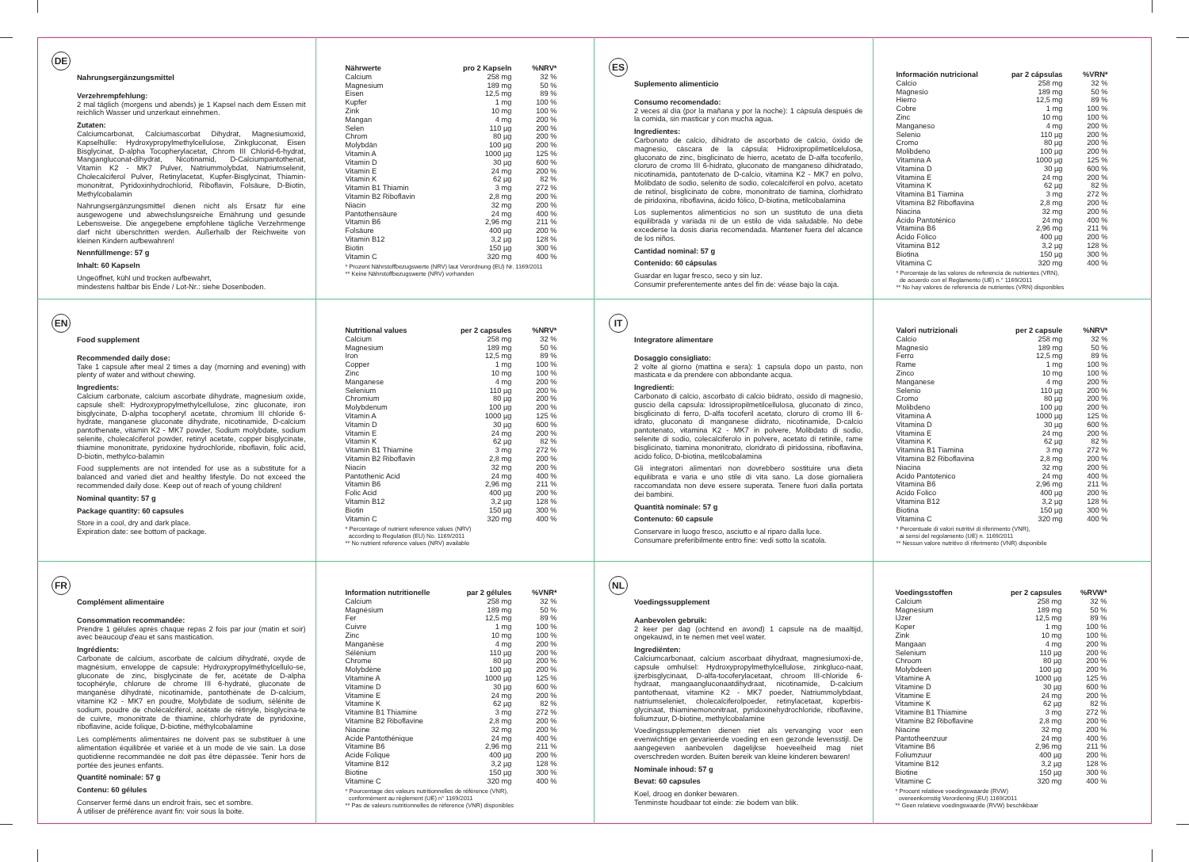DE
Nahrungsergänzungsmittel
Verzehrempfehlung:
2 mal täglich (morgens und abends) je 1 Kapsel nach dem Essen mit reichlich Wasser und unzerkaut einnehmen.
Zutaten:
Calciumcarbonat, Calciumascorbat Dihydrat, Magnesiumoxid, Kapselhülle: Hydroxypropylmethylcellulose, Zinkgluconat, Eisen Bisglycinat, D-alpha Tocopherylacetat, Chrom III Chlorid-6-hydrat, Mangangluconat-dihydrat, Nicotinamid, D-Calciumpantothenat, Vitamin K2 - MK7 Pulver, Natriummolybdat, Natriumselenit, Cholecalciferol Pulver, Retinylacetat, Kupfer-Bisglycinat, Thiamin-mononitrat, Pyridoxinhydrochlorid, Riboflavin, Folsäure, D-Biotin, Methylcobalamin
Nahrungsergänzungsmittel dienen nicht als Ersatz für eine ausgewogene und abwechslungsreiche Ernährung und gesunde Lebensweise. Die angegebene empfohlene tägliche Verzehrmenge darf nicht überschritten werden. Außerhalb der Reichweite von kleinen Kindern aufbewahren!
Nennfüllmenge: 57 g
Inhalt: 60 Kapseln
Ungeöffnet, kühl und trocken aufbewahrt,
mindestens haltbar bis Ende / Lot-Nr.: siehe Dosenboden.
| Nährwerte | pro 2 Kapseln | %NRV* |
| --- | --- | --- |
| Calcium | 258 mg | 32 % |
| Magnesium | 189 mg | 50 % |
| Eisen | 12,5 mg | 89 % |
| Kupfer | 1 mg | 100 % |
| Zink | 10 mg | 100 % |
| Mangan | 4 mg | 200 % |
| Selen | 110 µg | 200 % |
| Chrom | 80 µg | 200 % |
| Molybdän | 100 µg | 200 % |
| Vitamin A | 1000 µg | 125 % |
| Vitamin D | 30 µg | 600 % |
| Vitamin E | 24 mg | 200 % |
| Vitamin K | 62 µg | 82 % |
| Vitamin B1 Thiamin | 3 mg | 272 % |
| Vitamin B2 Riboflavin | 2,8 mg | 200 % |
| Niacin | 32 mg | 200 % |
| Pantothensäure | 24 mg | 400 % |
| Vitamin B6 | 2,96 mg | 211 % |
| Folsäure | 400 µg | 200 % |
| Vitamin B12 | 3,2 µg | 128 % |
| Biotin | 150 µg | 300 % |
| Vitamin C | 320 mg | 400 % |
* Prozent Nährstoffbezugswerte (NRV) laut Verordnung (EU) Nr. 1169/2011
** Keine Nährstoffbezugswerte (NRV) vorhanden
ES
Suplemento alimenticio
Consumo recomendado:
2 veces al día (por la mañana y por la noche): 1 cápsula después de la comida, sin masticar y con mucha agua.
Ingredientes:
Carbonato de calcio, dihidrato de ascorbato de calcio, óxido de magnesio, cáscara de la cápsula: Hidroxipropilmetilcelulosa, gluconato de zinc, bisglicinato de hierro, acetato de D-alfa tocoferilo, cloruro de cromo III 6-hidrato, gluconato de manganeso dihidratado, nicotinamida, pantotenato de D-calcio, vitamina K2 - MK7 en polvo, Molibdato de sodio, selenito de sodio, colecalciferol en polvo, acetato de retinol, bisglicinato de cobre, mononitrato de tiamina, clorhidrato de piridoxina, riboflavina, ácido fólico, D-biotina, metilcobalamina
Los suplementos alimenticios no son un sustituto de una dieta equilibrada y variada ni de un estilo de vida saludable. No debe excederse la dosis diaria recomendada. Mantener fuera del alcance de los niños.
Cantidad nominal: 57 g
Contenido: 60 cápsulas
Guardar en lugar fresco, seco y sin luz.
Consumir preferentemente antes del fin de: véase bajo la caja.
| Información nutricional | par 2 cápsulas | %VRN* |
| --- | --- | --- |
| Calcio | 258 mg | 32 % |
| Magnesio | 189 mg | 50 % |
| Hierro | 12,5 mg | 89 % |
| Cobre | 1 mg | 100 % |
| Zinc | 10 mg | 100 % |
| Manganeso | 4 mg | 200 % |
| Selenio | 110 µg | 200 % |
| Cromo | 80 µg | 200 % |
| Molibdeno | 100 µg | 200 % |
| Vitamina A | 1000 µg | 125 % |
| Vitamina D | 30 µg | 600 % |
| Vitamina E | 24 mg | 200 % |
| Vitamina K | 62 µg | 82 % |
| Vitamina B1 Tiamina | 3 mg | 272 % |
| Vitamina B2 Riboflavina | 2,8 mg | 200 % |
| Niacina | 32 mg | 200 % |
| Ácido Pantoténico | 24 mg | 400 % |
| Vitamina B6 | 2,96 mg | 211 % |
| Ácido Fólico | 400 µg | 200 % |
| Vitamina B12 | 3,2 µg | 128 % |
| Biotina | 150 µg | 300 % |
| Vitamina C | 320 mg | 400 % |
* Porcentaje de las valores de referencia de nutrientes (VRN),
de acuerdo con el Reglamento (UE) n.° 1169/2011
** No hay valores de referencia de nutrientes (VRN) disponibles
EN
Food supplement
Recommended daily dose:
Take 1 capsule after meal 2 times a day (morning and evening) with plenty of water and without chewing.
Ingredients:
Calcium carbonate, calcium ascorbate dihydrate, magnesium oxide, capsule shell: Hydroxypropylmethylcellulose, zinc gluconate, iron bisglycinate, D-alpha tocopheryl acetate, chromium III chloride 6-hydrate, manganese gluconate dihydrate, nicotinamide, D-calcium pantothenate, vitamin K2 - MK7 powder, Sodium molybdate, sodium selenite, cholecalciferol powder, retinyl acetate, copper bisglycinate, thiamine mononitrate, pyridoxine hydrochloride, riboflavin, folic acid, D-biotin, methylco-balamin
Food supplements are not intended for use as a substitute for a balanced and varied diet and healthy lifestyle. Do not exceed the recommended daily dose. Keep out of reach of young children!
Nominal quantity: 57 g
Package quantity: 60 capsules
Store in a cool, dry and dark place.
Expiration date: see bottom of package.
| Nutritional values | per 2 capsules | %NRV* |
| --- | --- | --- |
| Calcium | 258 mg | 32 % |
| Magnesium | 189 mg | 50 % |
| Iron | 12,5 mg | 89 % |
| Copper | 1 mg | 100 % |
| Zinc | 10 mg | 100 % |
| Manganese | 4 mg | 200 % |
| Selenium | 110 µg | 200 % |
| Chromium | 80 µg | 200 % |
| Molybdenum | 100 µg | 200 % |
| Vitamin A | 1000 µg | 125 % |
| Vitamin D | 30 µg | 600 % |
| Vitamin E | 24 mg | 200 % |
| Vitamin K | 62 µg | 82 % |
| Vitamin B1 Thiamine | 3 mg | 272 % |
| Vitamin B2 Riboflavin | 2,8 mg | 200 % |
| Niacin | 32 mg | 200 % |
| Pantothenic Acid | 24 mg | 400 % |
| Vitamin B6 | 2,96 mg | 211 % |
| Folic Acid | 400 µg | 200 % |
| Vitamin B12 | 3,2 µg | 128 % |
| Biotin | 150 µg | 300 % |
| Vitamin C | 320 mg | 400 % |
* Percentage of nutrient reference values (NRV)
according to Regulation (EU) No. 1169/2011
** No nutrient reference values (NRV) available
IT
Integratore alimentare
Dosaggio consigliato:
2 volte al giorno (mattina e sera): 1 capsula dopo un pasto, non masticata e da prendere con abbondante acqua.
Ingredienti:
Carbonato di calcio, ascorbato di calcio biidrato, ossido di magnesio, guscio della capsula: Idrossipropilmetilcellulosa, gluconato di zinco, bisglicinato di ferro, D-alfa tocoferil acetato, cloruro di cromo III 6-idrato, gluconato di manganese diidrato, nicotinamide, D-calcio pantotenato, vitamina K2 - MK7 in polvere, Molibdato di sodio, selenite di sodio, colecalciferolo in polvere, acetato di retinile, rame bisglicinato, tiamina mononitrato, cloridrato di piridossina, riboflavina, acido folico, D-biotina, metilcobalamina
Gli integratori alimentari non dovrebbero sostituire una dieta equilibrata e varia e uno stile di vita sano. La dose giornaliera raccomandata non deve essere superata. Tenere fuori dalla portata dei bambini.
Quantità nominale: 57 g
Contenuto: 60 capsule
Conservare in luogo fresco, asciutto e al riparo dalla luce.
Consumare preferibilmente entro fine: vedi sotto la scatola.
| Valori nutrizionali | per 2 capsule | %NRV* |
| --- | --- | --- |
| Calcio | 258 mg | 32 % |
| Magnesio | 189 mg | 50 % |
| Ferro | 12,5 mg | 89 % |
| Rame | 1 mg | 100 % |
| Zinco | 10 mg | 100 % |
| Manganese | 4 mg | 200 % |
| Selenio | 110 µg | 200 % |
| Cromo | 80 µg | 200 % |
| Molibdeno | 100 µg | 200 % |
| Vitamina A | 1000 µg | 125 % |
| Vitamina D | 30 µg | 600 % |
| Vitamina E | 24 mg | 200 % |
| Vitamina K | 62 µg | 82 % |
| Vitamina B1 Tiamina | 3 mg | 272 % |
| Vitamina B2 Riboflavina | 2,8 mg | 200 % |
| Niacina | 32 mg | 200 % |
| Acido Pantotenico | 24 mg | 400 % |
| Vitamina B6 | 2,96 mg | 211 % |
| Acido Folico | 400 µg | 200 % |
| Vitamina B12 | 3,2 µg | 128 % |
| Biotina | 150 µg | 300 % |
| Vitamina C | 320 mg | 400 % |
* Percentuale di valori nutritivi di riferimento (VNR),
ai sensi del regolamento (UE) n. 1169/2011
** Nessun valore nutritivo di riferimento (VNR) disponibile
FR
Complément alimentaire
Consommation recommandée:
Prendre 1 gélules après chaque repas 2 fois par jour (matin et soir) avec beaucoup d'eau et sans mastication.
Ingrédients:
Carbonate de calcium, ascorbate de calcium dihydraté, oxyde de magnésium, enveloppe de capsule: Hydroxypropylméthylcellulo-se, gluconate de zinc, bisglycinate de fer, acétate de D-alpha tocophéryle, chlorure de chrome III 6-hydraté, gluconate de manganèse dihydraté, nicotinamide, pantothénate de D-calcium, vitamine K2 - MK7 en poudre, Molybdate de sodium, sélénite de sodium, poudre de cholécalciférol, acétate de rétinyle, bisglycina-te de cuivre, mononitrate de thiamine, chlorhydrate de pyridoxine, riboflavine, acide folique, D-biotine, méthylcobalamine
Les compléments alimentaires ne doivent pas se substituer à une alimentation équilibrée et variée et à un mode de vie sain. La dose quotidienne recommandée ne doit pas être dépassée. Tenir hors de portée des jeunes enfants.
Quantité nominale: 57 g
Contenu: 60 gélules
Conserver fermé dans un endroit frais, sec et sombre.
À utiliser de préférence avant fin: voir sous la boite.
| Information nutritionelle | par 2 gélules | %VNR* |
| --- | --- | --- |
| Calcium | 258 mg | 32 % |
| Magnésium | 189 mg | 50 % |
| Fer | 12,5 mg | 89 % |
| Cuivre | 1 mg | 100 % |
| Zinc | 10 mg | 100 % |
| Manganèse | 4 mg | 200 % |
| Sélénium | 110 µg | 200 % |
| Chrome | 80 µg | 200 % |
| Molybdène | 100 µg | 200 % |
| Vitamine A | 1000 µg | 125 % |
| Vitamine D | 30 µg | 600 % |
| Vitamine E | 24 mg | 200 % |
| Vitamine K | 62 µg | 82 % |
| Vitamine B1 Thiamine | 3 mg | 272 % |
| Vitamine B2 Riboflavine | 2,8 mg | 200 % |
| Niacine | 32 mg | 200 % |
| Acide Pantothénique | 24 mg | 400 % |
| Vitamine B6 | 2,96 mg | 211 % |
| Acide Folique | 400 µg | 200 % |
| Vitamine B12 | 3,2 µg | 128 % |
| Biotine | 150 µg | 300 % |
| Vitamine C | 320 mg | 400 % |
* Pourcentage des valeurs nutritionnelles de référence (VNR),
conformément au règlement (UE) n° 1169/2011
** Pas de valeurs nutritionnelles de référence (VNR) disponibles
NL
Voedingssupplement
Aanbevolen gebruik:
2 keer per dag (ochtend en avond) 1 capsule na de maaltijd, ongekauwd, in te nemen met veel water.
Ingrediënten:
Calciumcarbonaat, calcium ascorbaat dihydraat, magnesiumoxi-de, capsule omhulsel: Hydroxypropylmethylcellulose, zinkgluco-naat, ijzerbisglycinaat, D-alfa-tocoferylacetaat, chroom III-chloride 6-hydraat, mangaangluconaatdihydraat, nicotinamide, D-calcium pantothenaat, vitamine K2 - MK7 poeder, Natriummolybdaat, natriumseleniet, cholecalciferolpoeder, retinylacetaat, koperbis-glycinaat, thiaminemononitraat, pyridoxinehydrochloride, riboflavine, foliumzuur, D-biotine, methylcobalamine
Voedingssupplementen dienen niet als vervanging voor een evenwichtige en gevarieerde voeding en een gezonde levensstijl. De aangegeven aanbevolen dagelijkse hoeveelheid mag niet overschreden worden. Buiten bereik van kleine kinderen bewaren!
Nominale inhoud: 57 g
Bevat: 60 capsules
Koel, droog en donker bewaren.
Tenminste houdbaar tot einde: zie bodem van blik.
| Voedingsstoffen | per 2 capsules | %RVW* |
| --- | --- | --- |
| Calcium | 258 mg | 32 % |
| Magnesium | 189 mg | 50 % |
| IJzer | 12,5 mg | 89 % |
| Koper | 1 mg | 100 % |
| Zink | 10 mg | 100 % |
| Mangaan | 4 mg | 200 % |
| Selenium | 110 µg | 200 % |
| Chroom | 80 µg | 200 % |
| Molybdeen | 100 µg | 200 % |
| Vitamine A | 1000 µg | 125 % |
| Vitamine D | 30 µg | 600 % |
| Vitamine E | 24 mg | 200 % |
| Vitamine K | 62 µg | 82 % |
| Vitamine B1 Thiamine | 3 mg | 272 % |
| Vitamine B2 Riboflavine | 2,8 mg | 200 % |
| Niacine | 32 mg | 200 % |
| Pantotheenzuur | 24 mg | 400 % |
| Vitamine B6 | 2,96 mg | 211 % |
| Foliumzuur | 400 µg | 200 % |
| Vitamine B12 | 3,2 µg | 128 % |
| Biotine | 150 µg | 300 % |
| Vitamine C | 320 mg | 400 % |
* Procent relatieve voedingswaarde (RVW)
overeenkomstig Verordening (EU) 1169/2011
** Geen relatieve voedingswaarde (RVW) beschikbaar